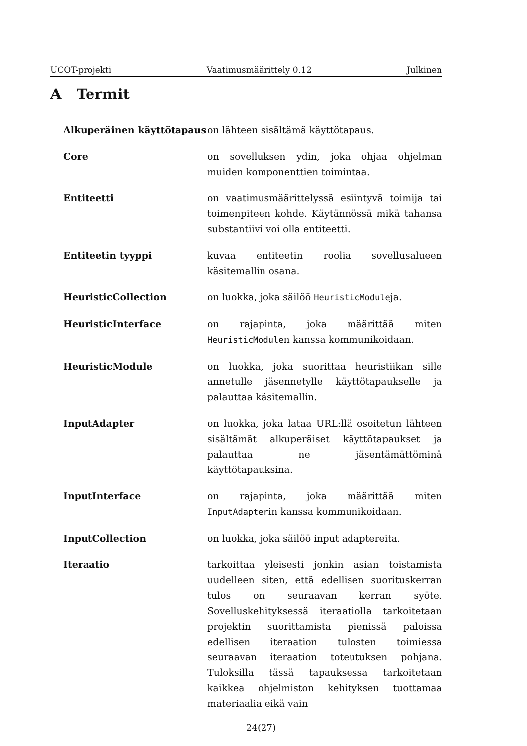UCOT-projekti Vaatimusmäärittely 0.12 Julkinen
A Termit
Alkuperäinen käyttötapaus on lähteen sisältämä käyttötapaus.
Core on sovelluksen ydin, joka ohjaa ohjelman muiden komponenttien toimintaa.
Entiteetti on vaatimusmäärittelyssä esiintyvä toimija tai toimenpiteen kohde. Käytännössä mikä tahansa substantiivi voi olla entiteetti.
Entiteetin tyyppi kuvaa entiteetin roolia sovellusalueen käsitemallin osana.
HeuristicCollection on luokka, joka säilöö HeuristicModuleja.
HeuristicInterface on rajapinta, joka määrittää miten HeuristicModulen kanssa kommunikoidaan.
HeuristicModule on luokka, joka suorittaa heuristiikan sille annetulle jäsennetylle käyttötapaukselle ja palauttaa käsitemallin.
InputAdapter on luokka, joka lataa URL:llä osoitetun lähteen sisältämät alkuperäiset käyttötapaukset ja palauttaa ne jäsentämättöminä käyttötapauksina.
InputInterface on rajapinta, joka määrittää miten InputAdapterin kanssa kommunikoidaan.
InputCollection on luokka, joka säilöö input adaptereita.
Iteraatio tarkoittaa yleisesti jonkin asian toistamista uudelleen siten, että edellisen suorituskerran tulos on seuraavan kerran syöte. Sovelluskehityksessä iteraatiolla tarkoitetaan projektin suorittamista pienissä paloissa edellisen iteraation tulosten toimiessa seuraavan iteraation toteutuksen pohjana. Tuloksilla tässä tapauksessa tarkoitetaan kaikkea ohjelmiston kehityksen tuottamaa materiaalia eikä vain
24(27)